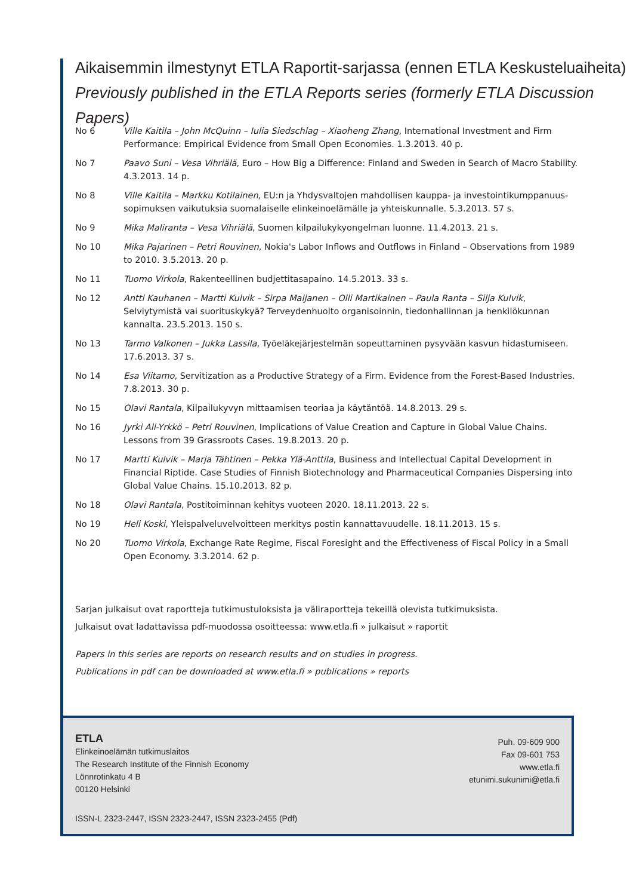Aikaisemmin ilmestynyt ETLA Raportit-sarjassa (ennen ETLA Keskusteluaiheita)
Previously published in the ETLA Reports series (formerly ETLA Discussion Papers)
No 6 Ville Kaitila – John McQuinn – Iulia Siedschlag – Xiaoheng Zhang, International Investment and Firm Performance: Empirical Evidence from Small Open Economies. 1.3.2013. 40 p.
No 7 Paavo Suni – Vesa Vihriälä, Euro – How Big a Difference: Finland and Sweden in Search of Macro Stability. 4.3.2013. 14 p.
No 8 Ville Kaitila – Markku Kotilainen, EU:n ja Yhdysvaltojen mahdollisen kauppa- ja investointikumppanuus­sopimuksen vaikutuksia suomalaiselle elinkeinoelämälle ja yhteiskunnalle. 5.3.2013. 57 s.
No 9 Mika Maliranta – Vesa Vihriälä, Suomen kilpailukykyongelman luonne. 11.4.2013. 21 s.
No 10 Mika Pajarinen – Petri Rouvinen, Nokia's Labor Inflows and Outflows in Finland – Observations from 1989 to 2010. 3.5.2013. 20 p.
No 11 Tuomo Virkola, Rakenteellinen budjettitasapaino. 14.5.2013. 33 s.
No 12 Antti Kauhanen – Martti Kulvik – Sirpa Maijanen – Olli Martikainen – Paula Ranta – Silja Kulvik, Selviytymistä vai suorituskykyä? Terveydenhuolto organisoinnin, tiedonhallinnan ja henkilökunnan kannalta. 23.5.2013. 150 s.
No 13 Tarmo Valkonen – Jukka Lassila, Työeläkejärjestelmän sopeuttaminen pysyvään kasvun hidastumiseen. 17.6.2013. 37 s.
No 14 Esa Viitamo, Servitization as a Productive Strategy of a Firm. Evidence from the Forest-Based Industries. 7.8.2013. 30 p.
No 15 Olavi Rantala, Kilpailukyvyn mittaamisen teoriaa ja käytäntöä. 14.8.2013. 29 s.
No 16 Jyrki Ali-Yrkkö – Petri Rouvinen, Implications of Value Creation and Capture in Global Value Chains. Lessons from 39 Grassroots Cases. 19.8.2013. 20 p.
No 17 Martti Kulvik – Marja Tähtinen – Pekka Ylä-Anttila, Business and Intellectual Capital Development in Financial Riptide. Case Studies of Finnish Biotechnology and Pharmaceutical Companies Dispersing into Global Value Chains. 15.10.2013. 82 p.
No 18 Olavi Rantala, Postitoiminnan kehitys vuoteen 2020. 18.11.2013. 22 s.
No 19 Heli Koski, Yleispalveluvelvoitteen merkitys postin kannattavuudelle. 18.11.2013. 15 s.
No 20 Tuomo Virkola, Exchange Rate Regime, Fiscal Foresight and the Effectiveness of Fiscal Policy in a Small Open Economy. 3.3.2014. 62 p.
Sarjan julkaisut ovat raportteja tutkimustuloksista ja väliraportteja tekeillä olevista tutkimuksista.
Julkaisut ovat ladattavissa pdf-muodossa osoitteessa: www.etla.fi » julkaisut » raportit
Papers in this series are reports on research results and on studies in progress.
Publications in pdf can be downloaded at www.etla.fi » publications » reports
ETLA
Elinkeinoelämän tutkimuslaitos
The Research Institute of the Finnish Economy
Lönnrotinkatu 4 B
00120 Helsinki
Puh. 09-609 900
Fax 09-601 753
www.etla.fi
etunimi.sukunimi@etla.fi
ISSN-L 2323-2447, ISSN 2323-2447, ISSN 2323-2455 (Pdf)